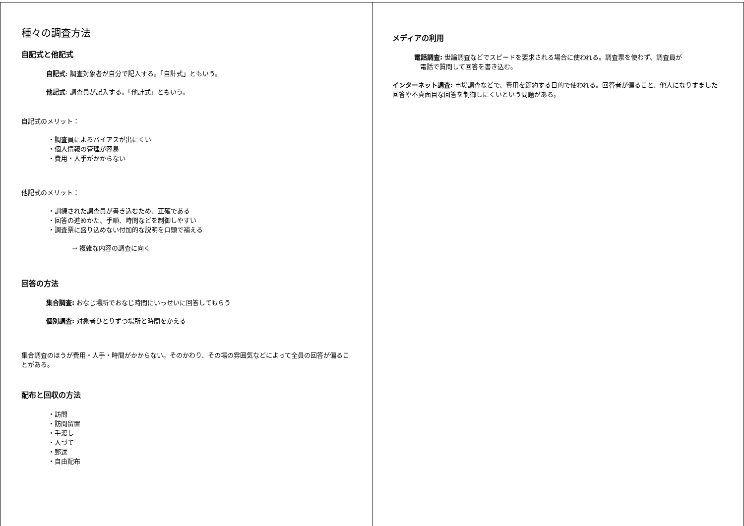種々の調査方法
自記式と他記式
自記式: 調査対象者が自分で記入する。「自計式」ともいう。
他記式: 調査員が記入する。「他計式」ともいう。
自記式のメリット：
・調査員によるバイアスが出にくい
・個人情報の管理が容易
・費用・人手がかからない
他記式のメリット：
・訓練された調査員が書き込むため、正確である
・回答の進めかた、手順、時間などを制御しやすい
・調査票に盛り込めない付加的な説明を口頭で補える
→ 複雑な内容の調査に向く
回答の方法
集合調査: おなじ場所でおなじ時間にいっせいに回答してもらう
個別調査: 対象者ひとりずつ場所と時間をかえる
集合調査のほうが費用・人手・時間がかからない。そのかわり、その場の雰囲気などによって全員の回答が偏ることがある。
配布と回収の方法
・訪問
・訪問留置
・手渡し
・人づて
・郵送
・自由配布
メディアの利用
電話調査: 世論調査などでスピードを要求される場合に使われる。調査票を使わず、調査員が
電話で質問して回答を書き込む。
インターネット調査: 市場調査などで、費用を節約する目的で使われる。回答者が偏ること、他人になりすました回答や不真面目な回答を制御しにくいという問題がある。